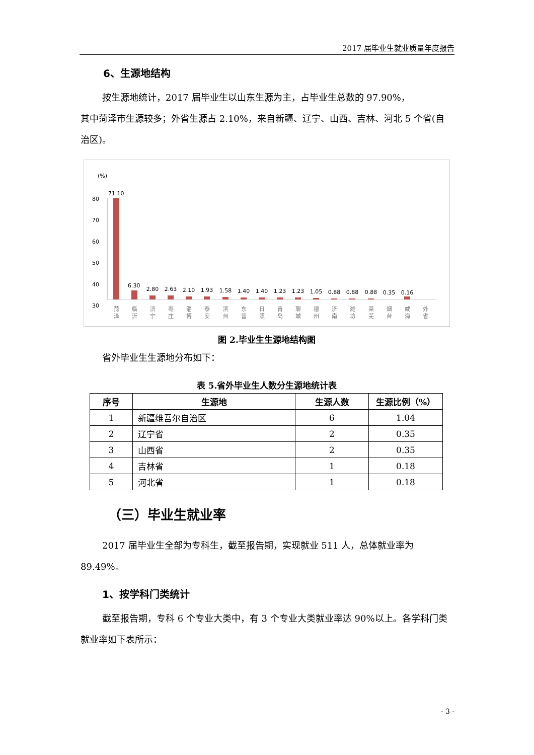2017 届毕业生就业质量年度报告
6、生源地结构
按生源地统计，2017 届毕业生以山东生源为主，占毕业生总数的 97.90%，
其中菏泽市生源较多；外省生源占 2.10%，来自新疆、辽宁、山西、吉林、河北 5 个省(自治区)。
(%)
80
70
60
50
40
30
71.10
6.30
2.80
2.63
2.10
1.93
1.58
1.40
1.40
1.23
1.23
1.05
0.88
0.88
0.88
0.35
0.16
菏
泽
临
沂
济
宁
枣
庄
淄
博
泰
安
滨
州
东
营
日
照
青
岛
聊
城
德
州
济
南
潍
坊
莱
芜
烟
台
威
海
外
省
图 2.毕业生生源地结构图
省外毕业生生源地分布如下：
表 5.省外毕业生人数分生源地统计表
| 序号 | 生源地 | 生源人数 | 生源比例（%） |
| --- | --- | --- | --- |
| 1 | 新疆维吾尔自治区 | 6 | 1.04 |
| 2 | 辽宁省 | 2 | 0.35 |
| 3 | 山西省 | 2 | 0.35 |
| 4 | 吉林省 | 1 | 0.18 |
| 5 | 河北省 | 1 | 0.18 |
（三）毕业生就业率
2017 届毕业生全部为专科生，截至报告期，实现就业 511 人，总体就业率为 89.49%。
1、按学科门类统计
截至报告期，专科 6 个专业大类中，有 3 个专业大类就业率达 90%以上。各学科门类就业率如下表所示：
- 3 -